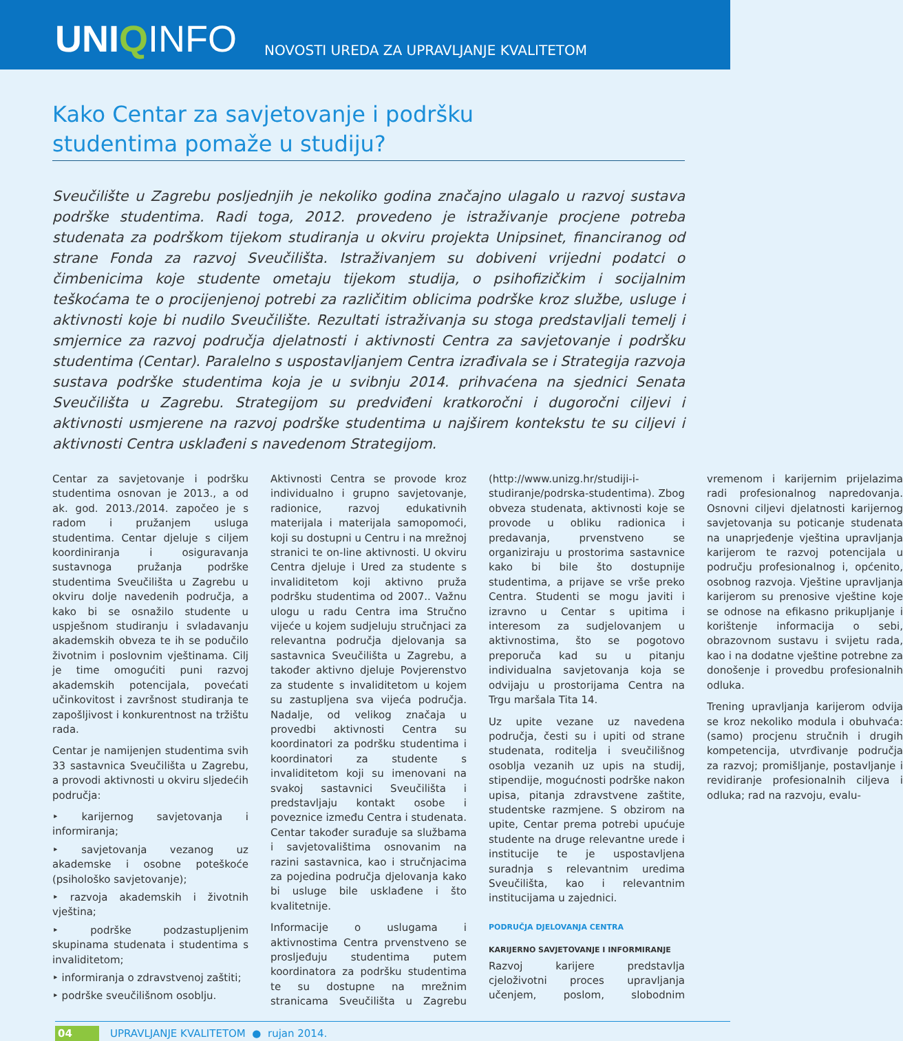UNIQINFO
NOVOSTI UREDA ZA UPRAVLJANJE KVALITETOM
Kako Centar za savjetovanje i podršku
studentima pomaže u studiju?
Sveučilište u Zagrebu posljednjih je nekoliko godina značajno ulagalo u razvoj sustava podrške studentima. Radi toga, 2012. provedeno je istraživanje procjene potreba studenata za podrškom tijekom studiranja u okviru projekta Unipsinet, financiranog od strane Fonda za razvoj Sveučilišta. Istraživanjem su dobiveni vrijedni podatci o čimbenicima koje studente ometaju tijekom studija, o psihofizičkim i socijalnim teškoćama te o procijenjenoj potrebi za različitim oblicima podrške kroz službe, usluge i aktivnosti koje bi nudilo Sveučilište. Rezultati istraživanja su stoga predstavljali temelj i smjernice za razvoj područja djelatnosti i aktivnosti Centra za savjetovanje i podršku studentima (Centar). Paralelno s uspostavljanjem Centra izrađivala se i Strategija razvoja sustava podrške studentima koja je u svibnju 2014. prihvaćena na sjednici Senata Sveučilišta u Zagrebu. Strategijom su predviđeni kratkoročni i dugoročni ciljevi i aktivnosti usmjerene na razvoj podrške studentima u najširem kontekstu te su ciljevi i aktivnosti Centra usklađeni s navedenom Strategijom.
Centar za savjetovanje i podršku studentima osnovan je 2013., a od ak. god. 2013./2014. započeo je s radom i pružanjem usluga studentima. Centar djeluje s ciljem koordiniranja i osiguravanja sustavnoga pružanja podrške studentima Sveučilišta u Zagrebu u okviru dolje navedenih područja, a kako bi se osnažilo studente u uspješnom studiranju i svladavanju akademskih obveza te ih se podučilo životnim i poslovnim vještinama. Cilj je time omogućiti puni razvoj akademskih potencijala, povećati učinkovitost i završnost studiranja te zapošljivost i konkurentnost na tržištu rada.
Centar je namijenjen studentima svih 33 sastavnica Sveučilišta u Zagrebu, a provodi aktivnosti u okviru sljedećih područja:
‣ karijernog savjetovanja i informiranja;
‣ savjetovanja vezanog uz akademske i osobne poteškoće (psihološko savjetovanje);
‣ razvoja akademskih i životnih vještina;
‣ podrške podzastupljenim skupinama studenata i studentima s invaliditetom;
‣ informiranja o zdravstvenoj zaštiti;
‣ podrške sveučilišnom osoblju.
Aktivnosti Centra se provode kroz individualno i grupno savjetovanje, radionice, razvoj edukativnih materijala i materijala samopomoći, koji su dostupni u Centru i na mrežnoj stranici te on-line aktivnosti. U okviru Centra djeluje i Ured za studente s invaliditetom koji aktivno pruža podršku studentima od 2007.. Važnu ulogu u radu Centra ima Stručno vijeće u kojem sudjeluju stručnjaci za relevantna područja djelovanja sa sastavnica Sveučilišta u Zagrebu, a također aktivno djeluje Povjerenstvo za studente s invaliditetom u kojem su zastupljena sva vijeća područja. Nadalje, od velikog značaja u provedbi aktivnosti Centra su koordinatori za podršku studentima i koordinatori za studente s invaliditetom koji su imenovani na svakoj sastavnici Sveučilišta i predstavljaju kontakt osobe i poveznice između Centra i studenata. Centar također surađuje sa službama i savjetovalištima osnovanim na razini sastavnica, kao i stručnjacima za pojedina područja djelovanja kako bi usluge bile usklađene i što kvalitetnije.
Informacije o uslugama i aktivnostima Centra prvenstveno se prosljeđuju studentima putem koordinatora za podršku studentima te su dostupne na mrežnim stranicama Sveučilišta u Zagrebu (http://www.unizg.hr/studiji-i-studiranje/podrska-studentima). Zbog obveza studenata, aktivnosti koje se provode u obliku radionica i predavanja, prvenstveno se organiziraju u prostorima sastavnice kako bi bile što dostupnije studentima, a prijave se vrše preko Centra. Studenti se mogu javiti i izravno u Centar s upitima i interesom za sudjelovanjem u aktivnostima, što se pogotovo preporuča kad su u pitanju individualna savjetovanja koja se odvijaju u prostorijama Centra na Trgu maršala Tita 14.
Uz upite vezane uz navedena područja, česti su i upiti od strane studenata, roditelja i sveučilišnog osoblja vezanih uz upis na studij, stipendije, mogućnosti podrške nakon upisa, pitanja zdravstvene zaštite, studentske razmjene. S obzirom na upite, Centar prema potrebi upućuje studente na druge relevantne urede i institucije te je uspostavljena suradnja s relevantnim uredima Sveučilišta, kao i relevantnim institucijama u zajednici.
PODRUČJA DJELOVANJA CENTRA
KARIJERNO SAVJETOVANJE I INFORMIRANJE
Razvoj karijere predstavlja cjeloživotni proces upravljanja učenjem, poslom, slobodnim vremenom i karijernim prijelazima radi profesionalnog napredovanja. Osnovni ciljevi djelatnosti karijernog savjetovanja su poticanje studenata na unaprjeđenje vještina upravljanja karijerom te razvoj potencijala u području profesionalnog i, općenito, osobnog razvoja. Vještine upravljanja karijerom su prenosive vještine koje se odnose na efikasno prikupljanje i korištenje informacija o sebi, obrazovnom sustavu i svijetu rada, kao i na dodatne vještine potrebne za donošenje i provedbu profesionalnih odluka.
Trening upravljanja karijerom odvija se kroz nekoliko modula i obuhvaća: (samo) procjenu stručnih i drugih kompetencija, utvrđivanje područja za razvoj; promišljanje, postavljanje i revidiranje profesionalnih ciljeva i odluka; rad na razvoju, evalu-
04 UPRAVLJANJE KVALITETOM ● rujan 2014.